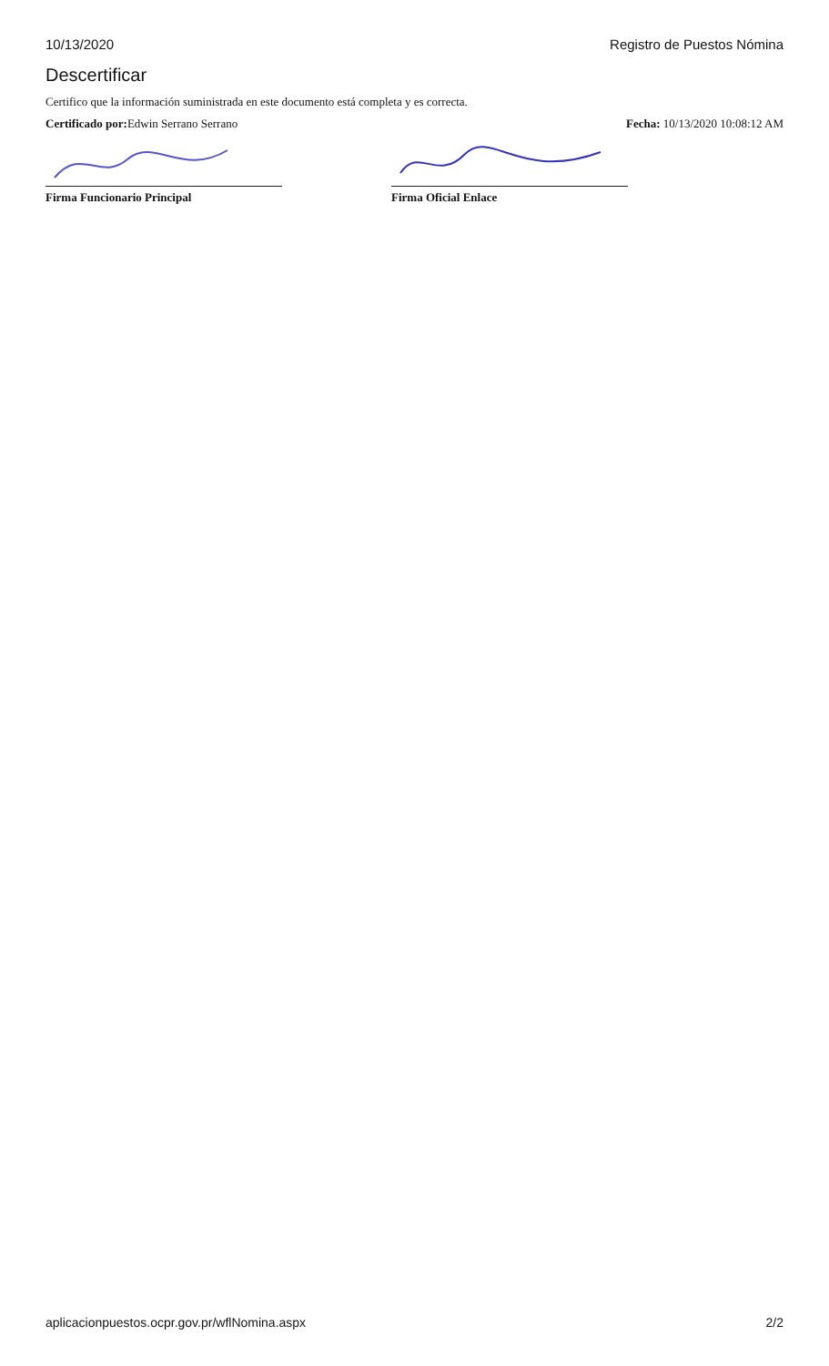10/13/2020 Registro de Puestos Nómina
Descertificar
Certifico que la información suministrada en este documento está completa y es correcta.
Certificado por: Edwin Serrano Serrano Fecha: 10/13/2020 10:08:12 AM
Firma Funcionario Principal Firma Oficial Enlace
aplicacionpuestos.ocpr.gov.pr/wflNomina.aspx 2/2